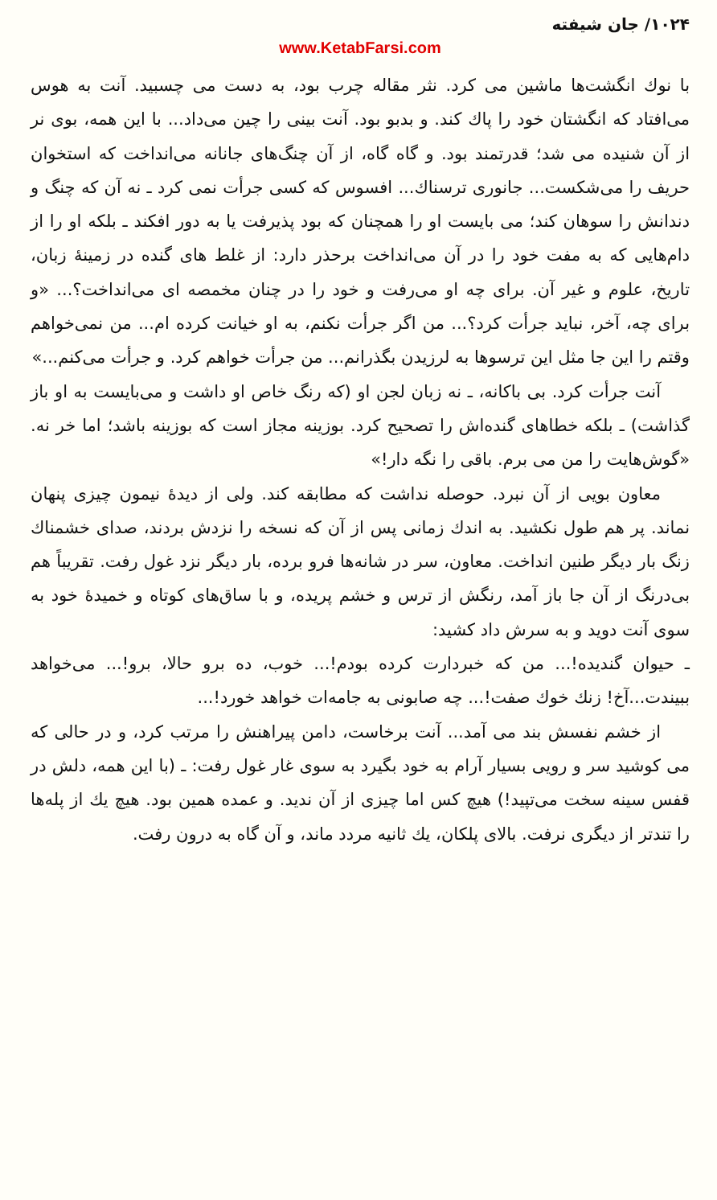۱۰۲۴/ جان شیفته
www.KetabFarsi.com
با نوك انگشت‌ها ماشین می کرد. نثر مقاله چرب بود، به دست می چسبید. آنت به هوس می‌افتاد که انگشتان خود را پاك کند. و بدبو بود. آنت بینی را چین می‌داد... با این همه، بوی نر از آن شنیده می شد؛ قدرتمند بود. و گاه گاه، از آن چنگ‌های جانانه می‌انداخت که استخوان حریف را می‌شکست... جانوری ترسناك... افسوس که کسی جرأت نمی کرد ـ نه آن که چنگ و دندانش را سوهان کند؛ می بایست او را همچنان که بود پذیرفت یا به دور افکند ـ بلکه او را از دام‌هایی که به مفت خود را در آن می‌انداخت برحذر دارد: از غلط های گنده در زمینهٔ زبان، تاریخ، علوم و غیر آن. برای چه او می‌رفت و خود را در چنان مخمصه ای می‌انداخت؟... «و برای چه، آخر، نباید جرأت کرد؟... من اگر جرأت نکنم، به او خیانت کرده ام... من نمی‌خواهم وقتم را این جا مثل این ترسوها به لرزیدن بگذرانم... من جرأت خواهم کرد. و جرأت می‌کنم...»
آنت جرأت کرد. بی باکانه، ـ نه زبان لجن او (که رنگ خاص او داشت و می‌بایست به او باز گذاشت) ـ بلکه خطاهای گنده‌اش را تصحیح کرد. بوزینه مجاز است که بوزینه باشد؛ اما خر نه. «گوش‌هایت را من می برم. باقی را نگه دار!»
معاون بویی از آن نبرد. حوصله نداشت که مطابقه کند. ولی از دیدهٔ نیمون چیزی پنهان نماند. پر هم طول نکشید. به اندك زمانی پس از آن که نسخه را نزدش بردند، صدای خشمناك زنگ بار دیگر طنین انداخت. معاون، سر در شانه‌ها فرو برده، بار دیگر نزد غول رفت. تقریباً هم بی‌درنگ از آن جا باز آمد، رنگش از ترس و خشم پریده، و با ساق‌های کوتاه و خمیدهٔ خود به سوی آنت دوید و به سرش داد کشید:
ـ حیوان گندیده!... من که خبردارت کرده بودم!... خوب، ده برو حالا، برو!... می‌خواهد ببیندت...آخ! زنك خوك صفت!... چه صابونی به جامه‌ات خواهد خورد!...
از خشم نفسش بند می آمد... آنت برخاست، دامن پیراهنش را مرتب کرد، و در حالی که می کوشید سر و رویی بسیار آرام به خود بگیرد به سوی غار غول رفت: ـ (با این همه، دلش در قفس سینه سخت می‌تپید!) هیچ کس اما چیزی از آن ندید. و عمده همین بود. هیچ یك از پله‌ها را تندتر از دیگری نرفت. بالای پلکان، یك ثانیه مردد ماند، و آن گاه به درون رفت.